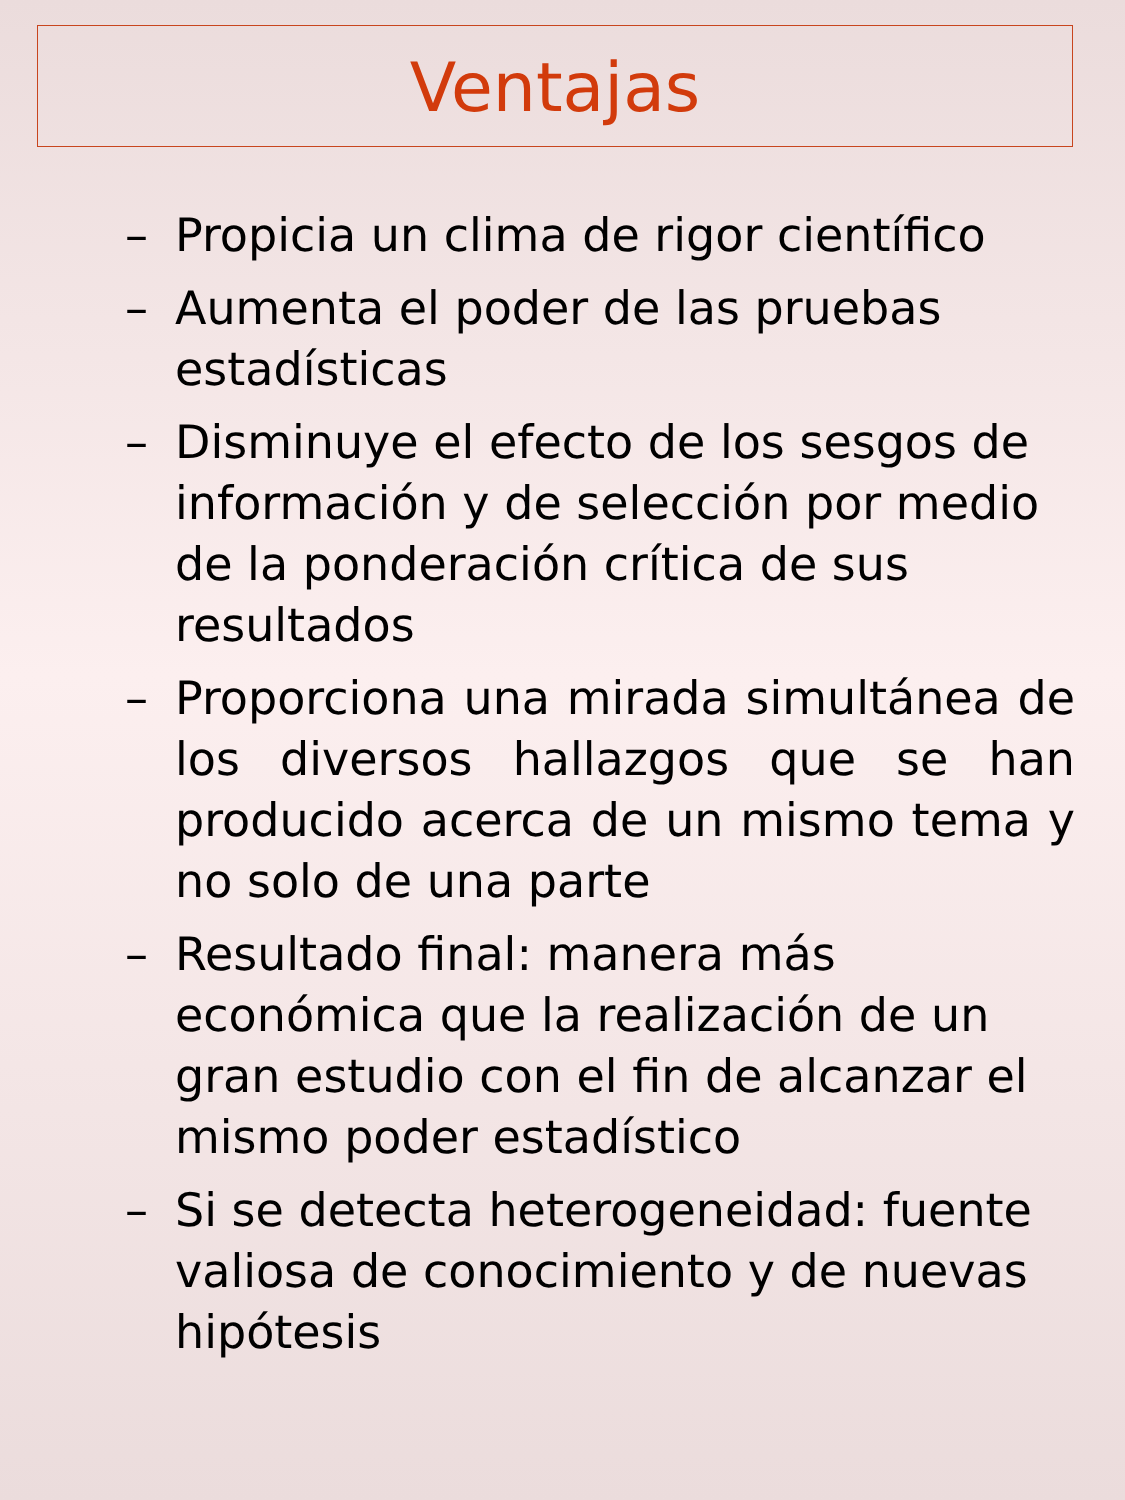Ventajas
– Propicia un clima de rigor científico
– Aumenta el poder de las pruebas estadísticas
– Disminuye el efecto de los sesgos de información y de selección por medio de la ponderación crítica de sus resultados
– Proporciona una mirada simultánea de los diversos hallazgos que se han producido acerca de un mismo tema y no solo de una parte
– Resultado final: manera más económica que la realización de un gran estudio con el fin de alcanzar el mismo poder estadístico
– Si se detecta heterogeneidad: fuente valiosa de conocimiento y de nuevas hipótesis